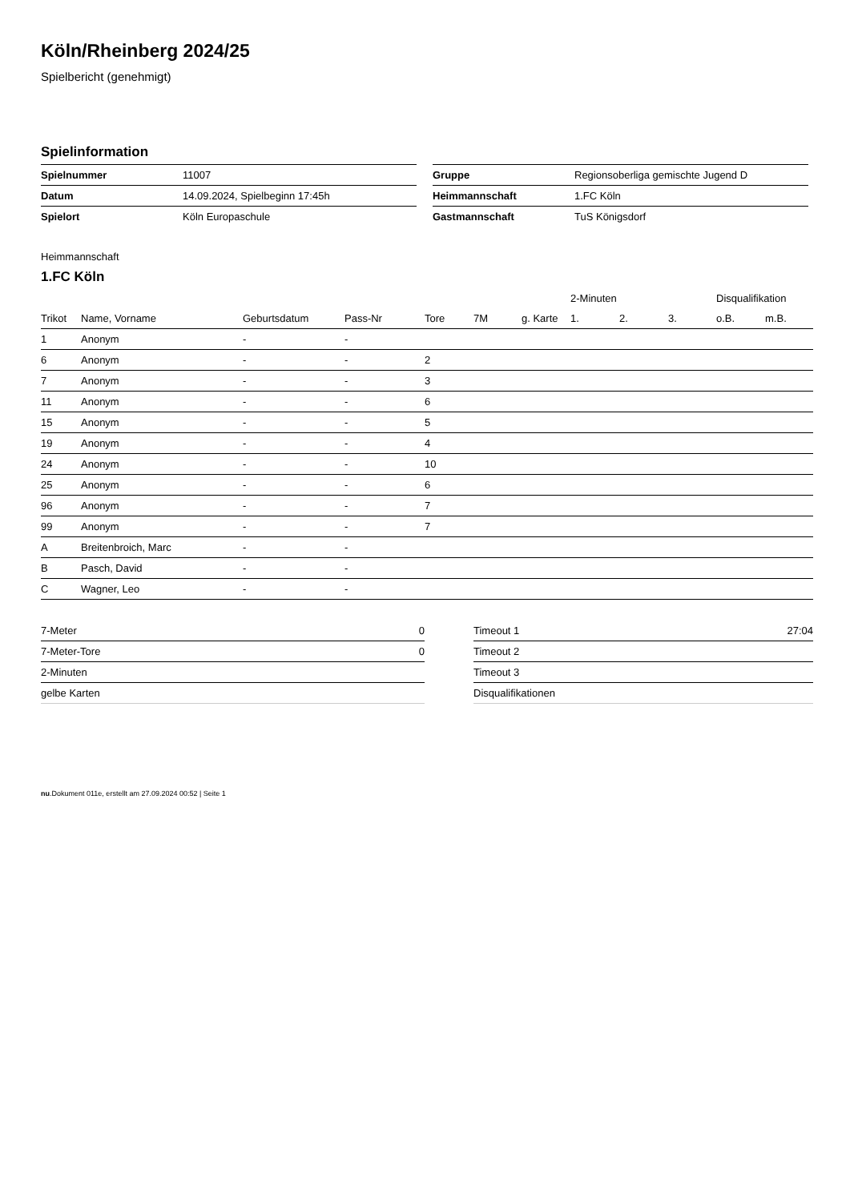Köln/Rheinberg 2024/25
Spielbericht (genehmigt)
Spielinformation
| Spielnummer | 11007 |
| Datum | 14.09.2024, Spielbeginn 17:45h |
| Spielort | Köln Europaschule |
| Gruppe | Regionsoberliga gemischte Jugend D |
| Heimmannschaft | 1.FC Köln |
| Gastmannschaft | TuS Königsdorf |
Heimmannschaft
1.FC Köln
| | | | | | | | 2-Minuten | | | Disqualifikation | |
| --- | --- | --- | --- | --- | --- | --- | --- | --- | --- | --- | --- |
| Trikot | Name, Vorname | Geburtsdatum | Pass-Nr | Tore | 7M | g. Karte | 1. | 2. | 3. | o.B. | m.B. |
| 1 | Anonym | - | - | | | | | | | | |
| 6 | Anonym | - | - | 2 | | | | | | | |
| 7 | Anonym | - | - | 3 | | | | | | | |
| 11 | Anonym | - | - | 6 | | | | | | | |
| 15 | Anonym | - | - | 5 | | | | | | | |
| 19 | Anonym | - | - | 4 | | | | | | | |
| 24 | Anonym | - | - | 10 | | | | | | | |
| 25 | Anonym | - | - | 6 | | | | | | | |
| 96 | Anonym | - | - | 7 | | | | | | | |
| 99 | Anonym | - | - | 7 | | | | | | | |
| A | Breitenbroich, Marc | - | - | | | | | | | | |
| B | Pasch, David | - | - | | | | | | | | |
| C | Wagner, Leo | - | - | | | | | | | | |
| 7-Meter | 0 |
| 7-Meter-Tore | 0 |
| 2-Minuten | |
| gelbe Karten | |
| Timeout 1 | 27:04 |
| Timeout 2 | |
| Timeout 3 | |
| Disqualifikationen | |
nu.Dokument 011e, erstellt am 27.09.2024 00:52 | Seite 1